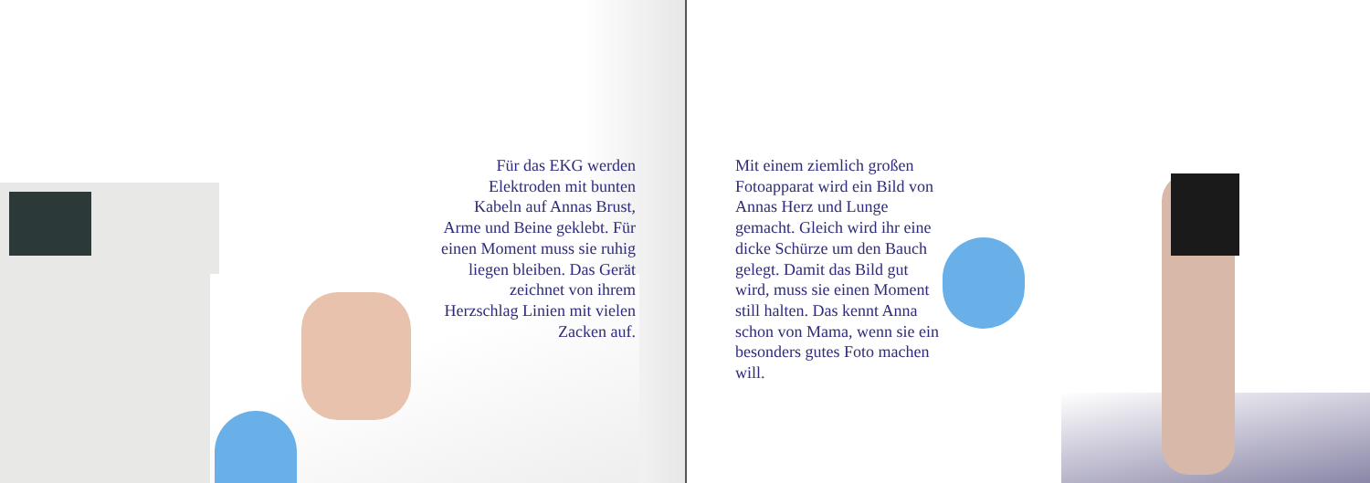Für das EKG werden Elektroden mit bunten Kabeln auf Annas Brust, Arme und Beine geklebt. Für einen Moment muss sie ruhig liegen bleiben. Das Gerät zeichnet von ihrem Herzschlag Linien mit vielen Zacken auf.
Mit einem ziemlich großen Fotoapparat wird ein Bild von Annas Herz und Lunge gemacht. Gleich wird ihr eine dicke Schürze um den Bauch gelegt. Damit das Bild gut wird, muss sie einen Moment still halten. Das kennt Anna schon von Mama, wenn sie ein besonders gutes Foto machen will.